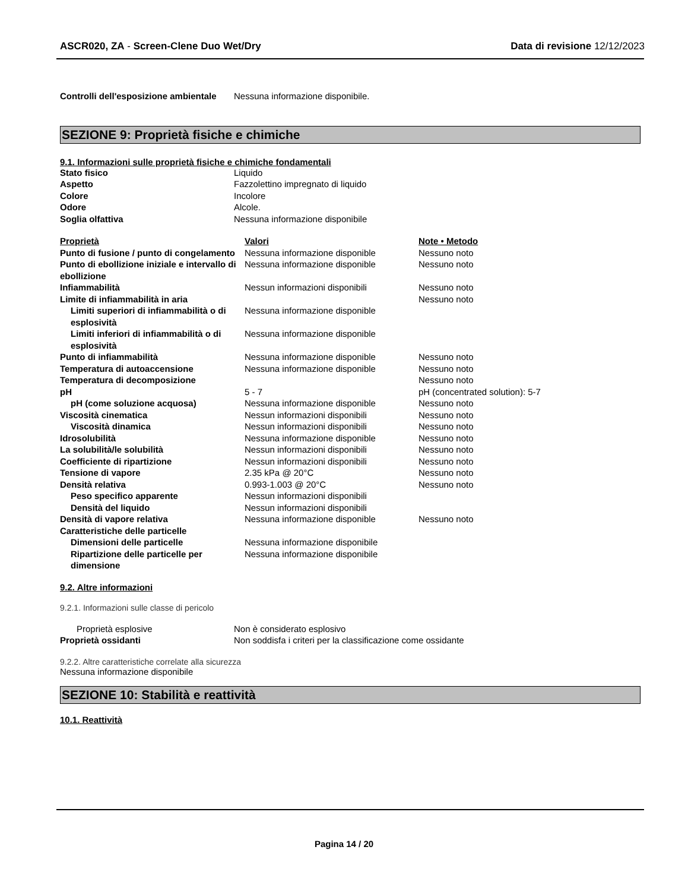ASCR020, ZA - Screen-Clene Duo Wet/Dry Data di revisione 12/12/2023
| Controlli dell'esposizione ambientale | Nessuna informazione disponibile. |
SEZIONE 9: Proprietà fisiche e chimiche
9.1. Informazioni sulle proprietà fisiche e chimiche fondamentali
| Stato fisico | Liquido |
| Aspetto | Fazzolettino impregnato di liquido |
| Colore | Incolore |
| Odore | Alcole. |
| Soglia olfattiva | Nessuna informazione disponibile |
| Proprietà | Valori | Note • Metodo |
| --- | --- | --- |
| Punto di fusione / punto di congelamento | Nessuna informazione disponible | Nessuno noto |
| Punto di ebollizione iniziale e intervallo di ebollizione | Nessuna informazione disponible | Nessuno noto |
| Infiammabilità | Nessun informazioni disponibili | Nessuno noto |
| Limite di infiammabilità in aria | | Nessuno noto |
| Limiti superiori di infiammabilità o di esplosività | Nessuna informazione disponible | |
| Limiti inferiori di infiammabilità o di esplosività | Nessuna informazione disponible | |
| Punto di infiammabilità | Nessuna informazione disponible | Nessuno noto |
| Temperatura di autoaccensione | Nessuna informazione disponible | Nessuno noto |
| Temperatura di decomposizione | | Nessuno noto |
| pH | 5 - 7 | pH (concentrated solution): 5-7 |
| pH (come soluzione acquosa) | Nessuna informazione disponible | Nessuno noto |
| Viscosità cinematica | Nessun informazioni disponibili | Nessuno noto |
| Viscosità dinamica | Nessun informazioni disponibili | Nessuno noto |
| Idrosolubilità | Nessuna informazione disponible | Nessuno noto |
| La solubilità/le solubilità | Nessun informazioni disponibili | Nessuno noto |
| Coefficiente di ripartizione | Nessun informazioni disponibili | Nessuno noto |
| Tensione di vapore | 2.35 kPa @ 20°C | Nessuno noto |
| Densità relativa | 0.993-1.003 @ 20°C | Nessuno noto |
| Peso specifico apparente | Nessun informazioni disponibili | |
| Densità del liquido | Nessun informazioni disponibili | |
| Densità di vapore relativa | Nessuna informazione disponible | Nessuno noto |
| Caratteristiche delle particelle | | |
| Dimensioni delle particelle | Nessuna informazione disponibile | |
| Ripartizione delle particelle per dimensione | Nessuna informazione disponibile | |
9.2. Altre informazioni
9.2.1. Informazioni sulle classe di pericolo
| Proprietà esplosive | Non è considerato esplosivo |
| Proprietà ossidanti | Non soddisfa i criteri per la classificazione come ossidante |
9.2.2. Altre caratteristiche correlate alla sicurezza
Nessuna informazione disponibile
SEZIONE 10: Stabilità e reattività
10.1. Reattività
Pagina 14 / 20